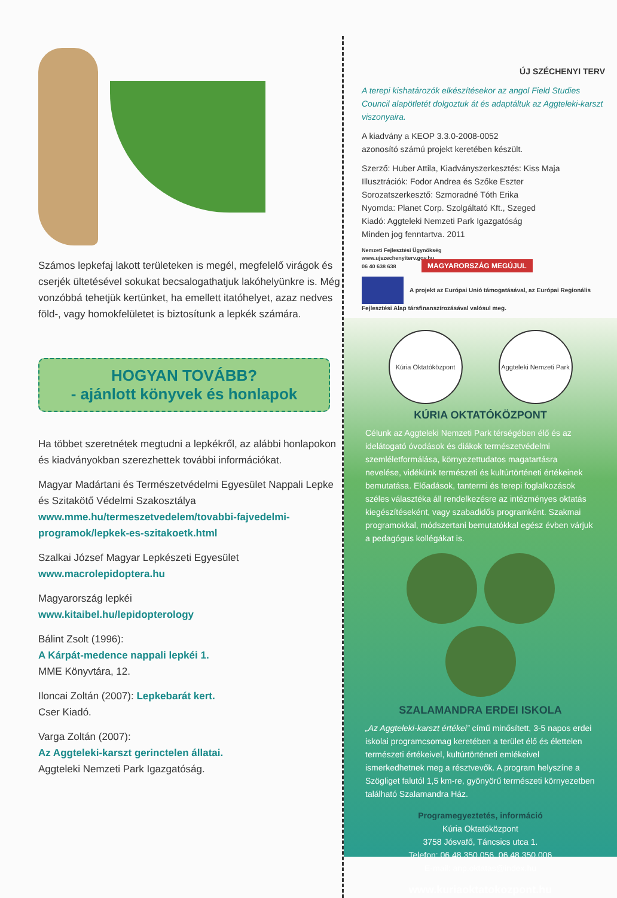Számos lepkefaj lakott területeken is megél, megfelelő virágok és cserjék ültetésével sokukat becsalogathatjuk lakóhelyünkre is. Még vonzóbbá tehetjük kertünket, ha emellett itatóhelyet, azaz nedves föld-, vagy homokfelületet is biztosítunk a lepkék számára.
HOGYAN TOVÁBB?
- ajánlott könyvek és honlapok
Ha többet szeretnétek megtudni a lepkékről, az alábbi honlapokon és kiadványokban szerezhettek további információkat.
Magyar Madártani és Természetvédelmi Egyesület Nappali Lepke és Szitakötő Védelmi Szakosztálya
www.mme.hu/termeszetvedelem/tovabbi-fajvedelmi-programok/lepkek-es-szitakoetk.html
Szalkai József Magyar Lepkészeti Egyesület
www.macrolepidoptera.hu
Magyarország lepkéi
www.kitaibel.hu/lepidopterology
Bálint Zsolt (1996):
A Kárpát-medence nappali lepkéi 1.
MME Könyvtára, 12.
Iloncai Zoltán (2007): Lepkebarát kert.
Cser Kiadó.
Varga Zoltán (2007):
Az Aggteleki-karszt gerinctelen állatai.
Aggteleki Nemzeti Park Igazgatóság.
ÚJ SZÉCHENYI TERV
A terepi kishatározók elkészítésekor az angol Field Studies Council alapötletét dolgoztuk át és adaptáltuk az Aggteleki-karszt viszonyaira.
A kiadvány a KEOP 3.3.0-2008-0052
azonosító számú projekt keretében készült.
Szerző: Huber Attila, Kiadványszerkesztés: Kiss Maja
Illusztrációk: Fodor Andrea és Szőke Eszter
Sorozatszerkesztő: Szmoradné Tóth Erika
Nyomda: Planet Corp. Szolgáltató Kft., Szeged
Kiadó: Aggteleki Nemzeti Park Igazgatóság
Minden jog fenntartva. 2011
Nemzeti Fejlesztési Ügynökség
www.ujszechenyiterv.gov.hu
06 40 638 638 MAGYARORSZÁG MEGÚJUL
A projekt az Európai Unió támogatásával, az Európai Regionális Fejlesztési Alap társfinanszírozásával valósul meg.
Kúria Oktatóközpont Aggteleki Nemzeti Park
KÚRIA OKTATÓKÖZPONT
Célunk az Aggteleki Nemzeti Park térségében élő és az idelátogató óvodások és diákok természetvédelmi szemléletformálása, környezettudatos magatartásra nevelése, vidékünk természeti és kultúrtörténeti értékeinek bemutatása. Előadások, tantermi és terepi foglalkozások széles választéka áll rendelkezésre az intézményes oktatás kiegészítéseként, vagy szabadidős programként. Szakmai programokkal, módszertani bemutatókkal egész évben várjuk a pedagógus kollégákat is.
SZALAMANDRA ERDEI ISKOLA
„Az Aggteleki-karszt értékei” című minősített, 3-5 napos erdei iskolai programcsomag keretében a terület élő és élettelen természeti értékeivel, kultúrtörténeti emlékeivel ismerkedhetnek meg a résztvevők. A program helyszíne a Szögliget falutól 1,5 km-re, gyönyörű természeti környezetben található Szalamandra Ház.
Programegyeztetés, információ
Kúria Oktatóközpont
3758 Jósvafő, Táncsics utca 1.
Telefon: 06 48 350 056, 06 48 350 006
E-mail: anp.oktatas@index.hu
www.kuriaoktatokozpont.hu